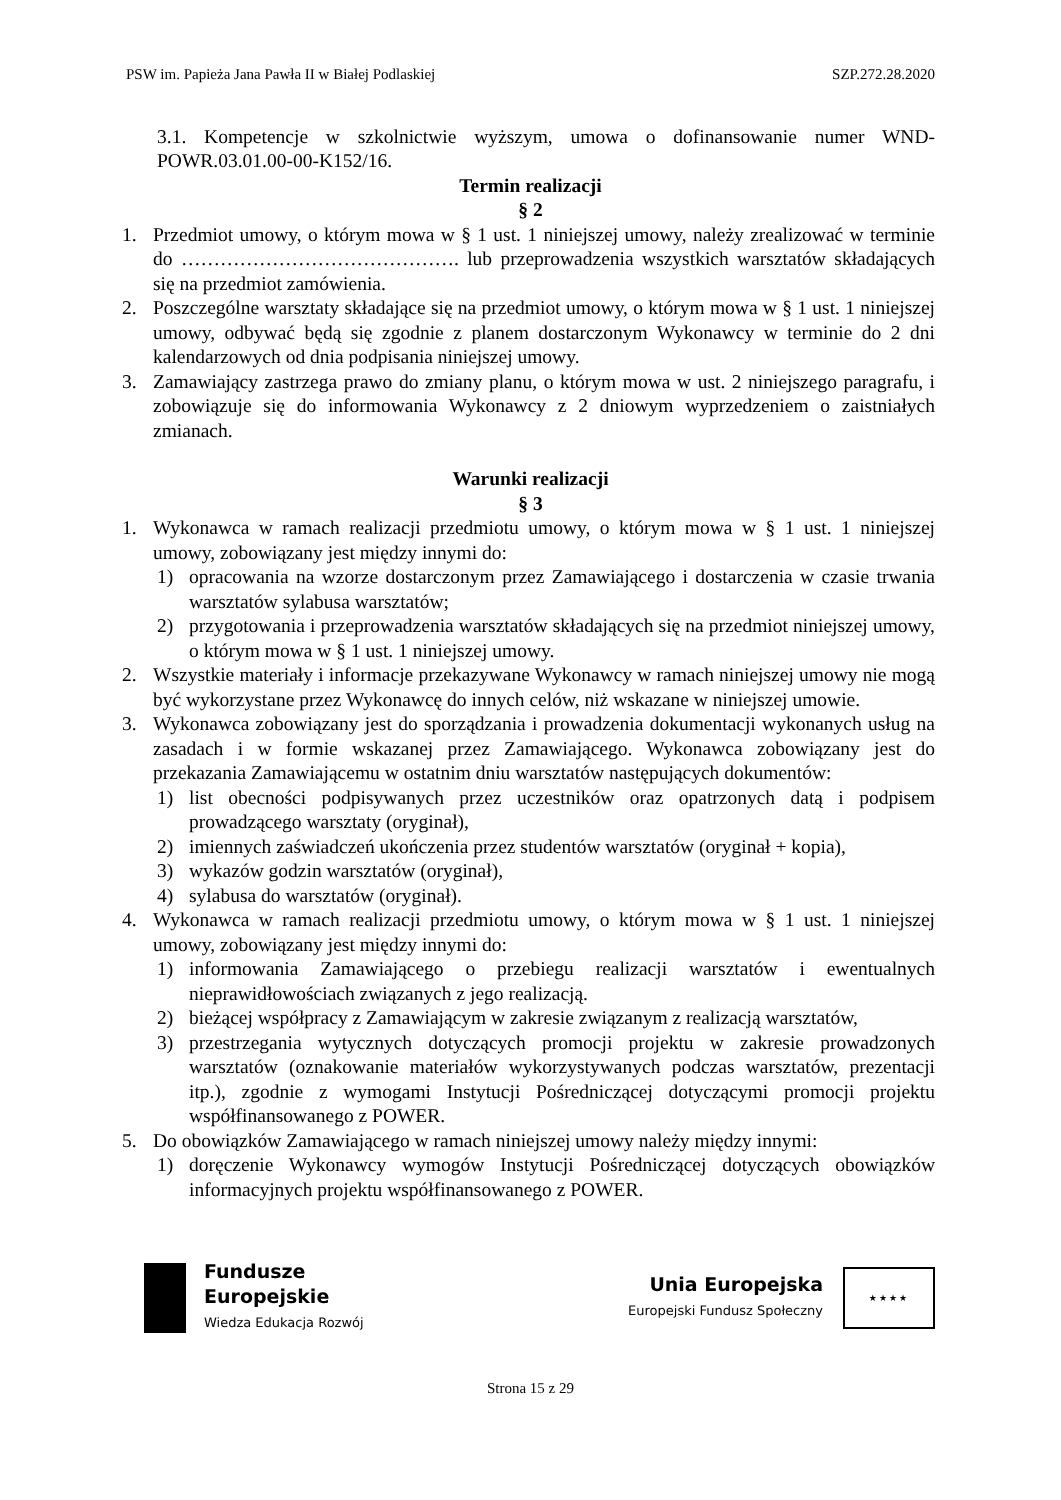PSW im. Papieża Jana Pawła II w Białej Podlaskiej SZP.272.28.2020
3.1. Kompetencje w szkolnictwie wyższym, umowa o dofinansowanie numer WND-POWR.03.01.00-00-K152/16.
Termin realizacji
§ 2
1. Przedmiot umowy, o którym mowa w § 1 ust. 1 niniejszej umowy, należy zrealizować w terminie do ……………………………………. lub przeprowadzenia wszystkich warsztatów składających się na przedmiot zamówienia.
2. Poszczególne warsztaty składające się na przedmiot umowy, o którym mowa w § 1 ust. 1 niniejszej umowy, odbywać będą się zgodnie z planem dostarczonym Wykonawcy w terminie do 2 dni kalendarzowych od dnia podpisania niniejszej umowy.
3. Zamawiający zastrzega prawo do zmiany planu, o którym mowa w ust. 2 niniejszego paragrafu, i zobowiązuje się do informowania Wykonawcy z 2 dniowym wyprzedzeniem o zaistniałych zmianach.
Warunki realizacji
§ 3
1. Wykonawca w ramach realizacji przedmiotu umowy, o którym mowa w § 1 ust. 1 niniejszej umowy, zobowiązany jest między innymi do:
1) opracowania na wzorze dostarczonym przez Zamawiającego i dostarczenia w czasie trwania warsztatów sylabusa warsztatów;
2) przygotowania i przeprowadzenia warsztatów składających się na przedmiot niniejszej umowy, o którym mowa w § 1 ust. 1 niniejszej umowy.
2. Wszystkie materiały i informacje przekazywane Wykonawcy w ramach niniejszej umowy nie mogą być wykorzystane przez Wykonawcę do innych celów, niż wskazane w niniejszej umowie.
3. Wykonawca zobowiązany jest do sporządzania i prowadzenia dokumentacji wykonanych usług na zasadach i w formie wskazanej przez Zamawiającego. Wykonawca zobowiązany jest do przekazania Zamawiającemu w ostatnim dniu warsztatów następujących dokumentów:
1) list obecności podpisywanych przez uczestników oraz opatrzonych datą i podpisem prowadzącego warsztaty (oryginał),
2) imiennych zaświadczeń ukończenia przez studentów warsztatów (oryginał + kopia),
3) wykazów godzin warsztatów (oryginał),
4) sylabusa do warsztatów (oryginał).
4. Wykonawca w ramach realizacji przedmiotu umowy, o którym mowa w § 1 ust. 1 niniejszej umowy, zobowiązany jest między innymi do:
1) informowania Zamawiającego o przebiegu realizacji warsztatów i ewentualnych nieprawidłowościach związanych z jego realizacją.
2) bieżącej współpracy z Zamawiającym w zakresie związanym z realizacją warsztatów,
3) przestrzegania wytycznych dotyczących promocji projektu w zakresie prowadzonych warsztatów (oznakowanie materiałów wykorzystywanych podczas warsztatów, prezentacji itp.), zgodnie z wymogami Instytucji Pośredniczącej dotyczącymi promocji projektu współfinansowanego z POWER.
5. Do obowiązków Zamawiającego w ramach niniejszej umowy należy między innymi:
1) doręczenie Wykonawcy wymogów Instytucji Pośredniczącej dotyczących obowiązków informacyjnych projektu współfinansowanego z POWER.
Fundusze
Europejskie
Wiedza Edukacja Rozwój
Unia Europejska
Europejski Fundusz Społeczny
★★★★
Strona 15 z 29